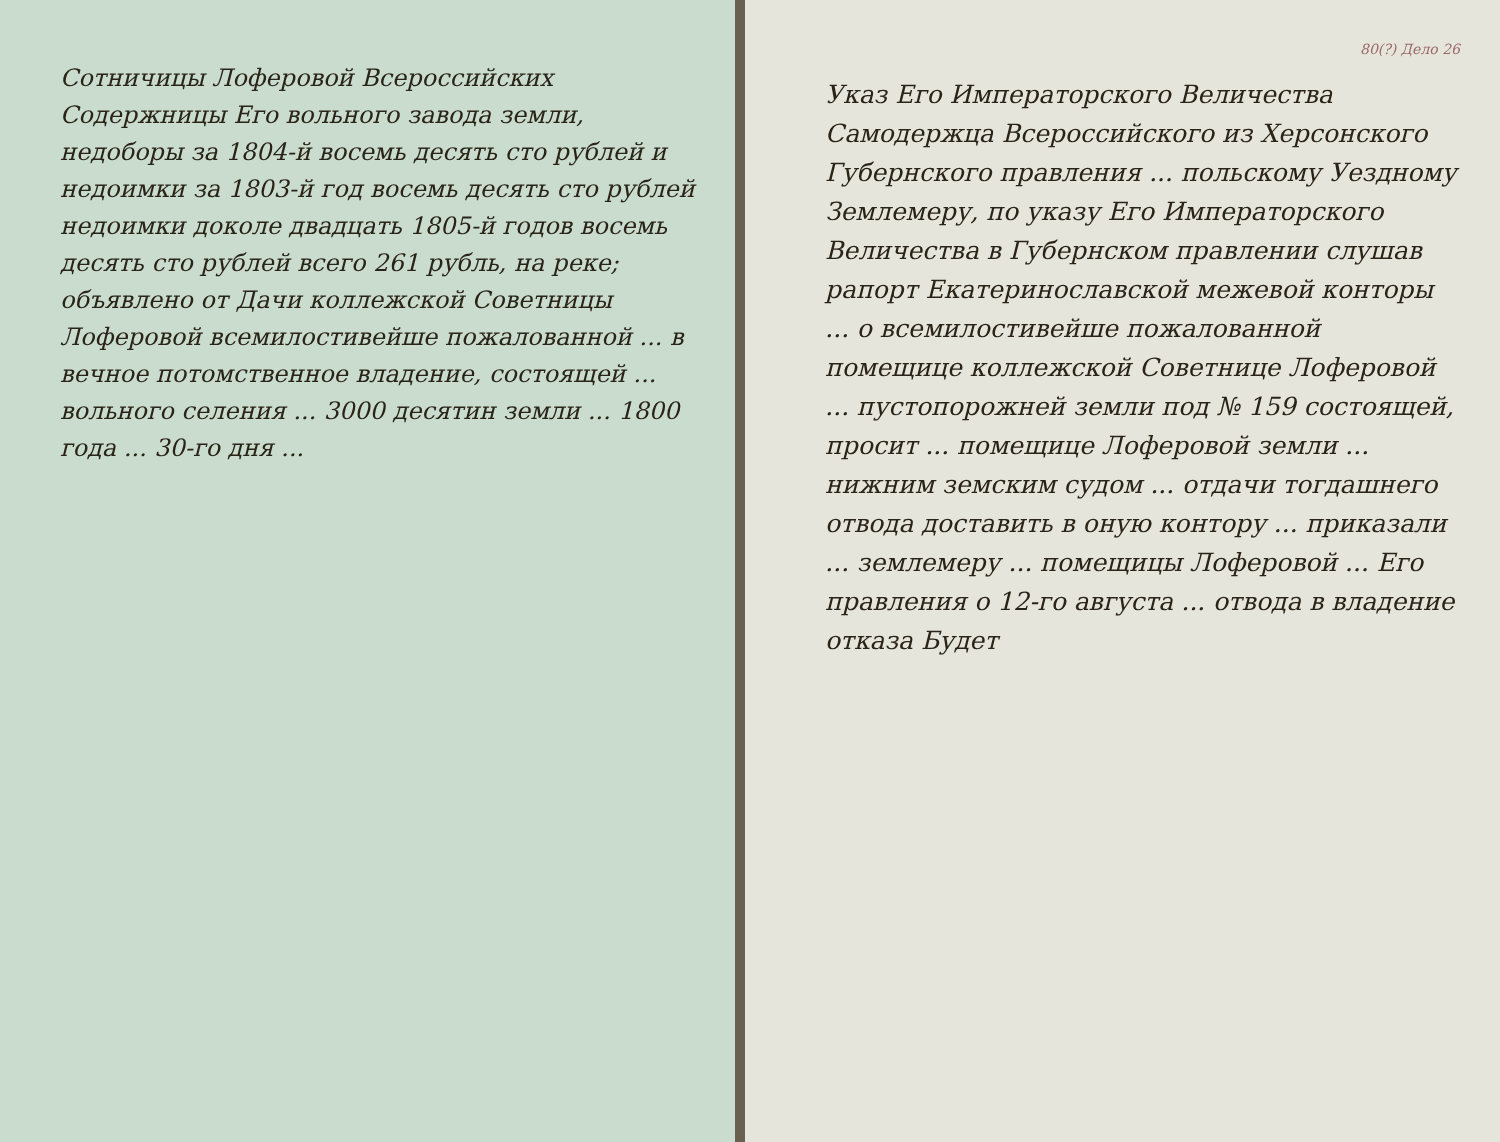Сотничицы Лоферовой Всероссийских Содержницы Его вольного завода земли, недоборы за 1804-й восемь десять сто рублей и недоимки за 1803-й год восемь десять сто рублей недоимки доколе двадцать 1805-й годов восемь десять сто рублей всего 261 рубль, на реке; объявлено от Дачи коллежской Советницы Лоферовой всемилостивейше пожалованной ... в вечное потомственное владение, состоящей ... вольного селения ... 3000 десятин земли ... 1800 года ... 30-го дня ...
80(?) Дело 26
Указ Его Императорского Величества Самодержца Всероссийского из Херсонского Губернского правления ... польскому Уездному Землемеру, по указу Его Императорского Величества в Губернском правлении слушав рапорт Екатеринославской межевой конторы ... о всемилостивейше пожалованной помещице коллежской Советнице Лоферовой ... пустопорожней земли под № 159 состоящей, просит ... помещице Лоферовой земли ... нижним земским судом ... отдачи тогдашнего отвода доставить в оную контору ... приказали ... землемеру ... помещицы Лоферовой ... Его правления о 12-го августа ... отвода в владение отказа Будет